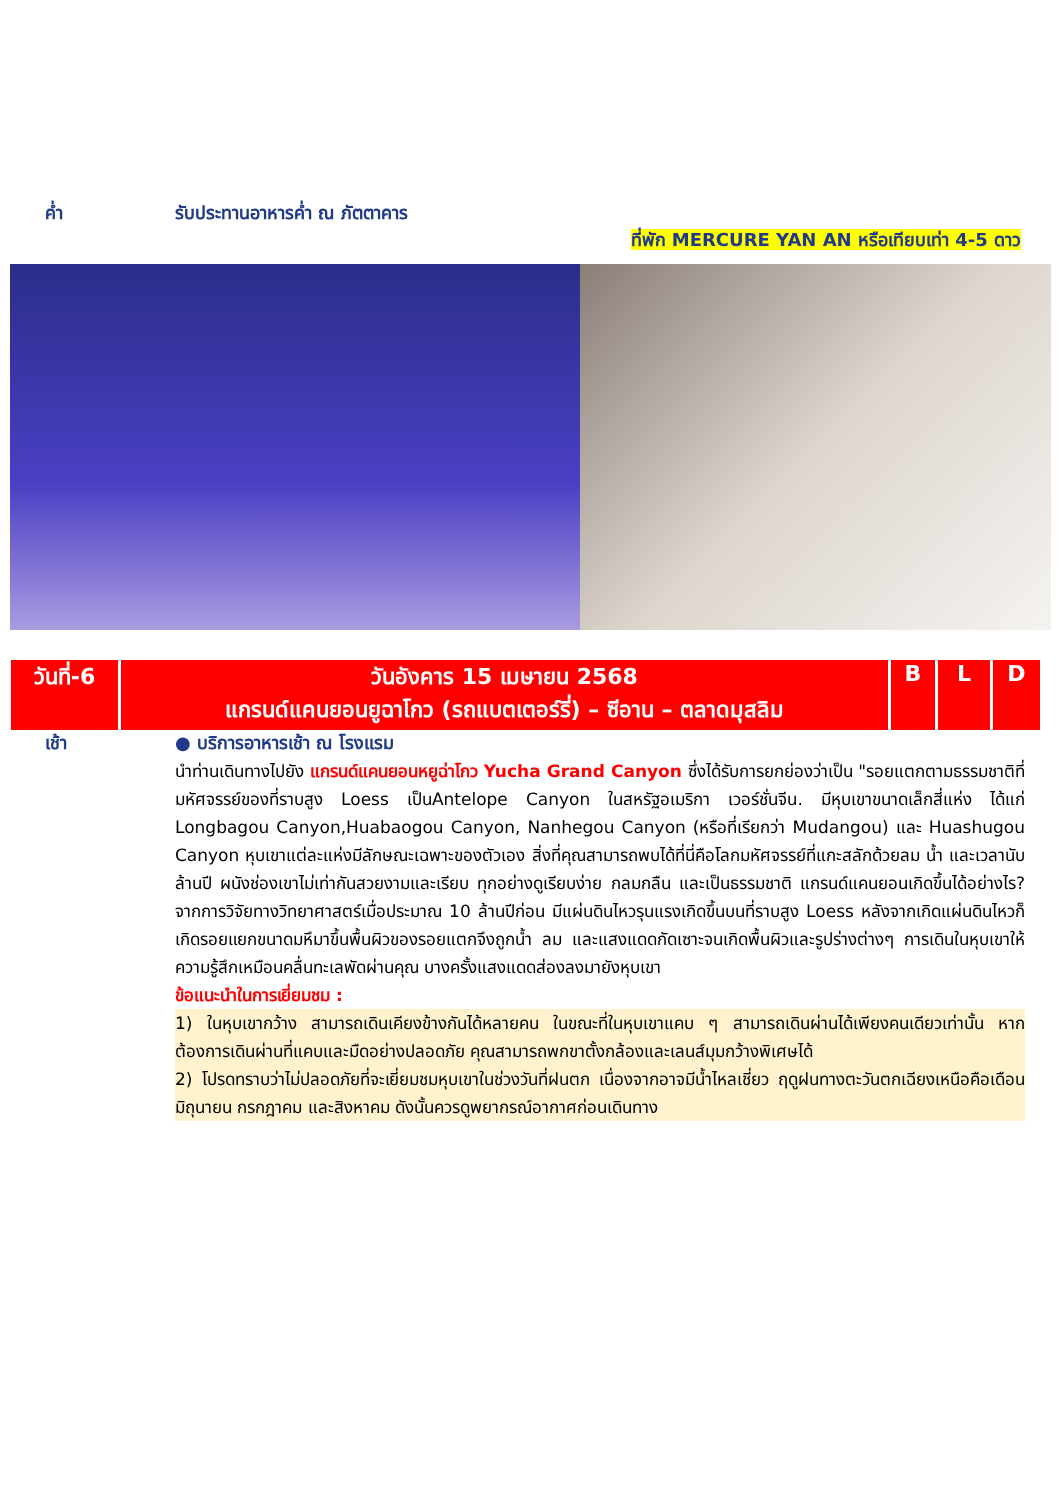ค่ำ รับประทานอาหารค่ำ ณ ภัตตาคาร
ที่พัก MERCURE YAN AN หรือเทียบเท่า 4-5 ดาว
| วันที่-6 | วันอังคาร 15 เมษายน 2568 แกรนด์แคนยอนยูฉาโกว (รถแบตเตอร์รี่) – ซีอาน – ตลาดมุสลิม | B | L | D |
เช้า ● บริการอาหารเช้า ณ โรงแรม
นำท่านเดินทางไปยัง แกรนด์แคนยอนหยูฉ่าโกว Yucha Grand Canyon ซึ่งได้รับการยกย่องว่าเป็น "รอยแตกตามธรรมชาติที่มหัศจรรย์ของที่ราบสูง Loess เป็นAntelope Canyon ในสหรัฐอเมริกา เวอร์ชั่นจีน. มีหุบเขาขนาดเล็กสี่แห่ง ได้แก่ Longbagou Canyon,Huabaogou Canyon, Nanhegou Canyon (หรือที่เรียกว่า Mudangou) และ Huashugou Canyon หุบเขาแต่ละแห่งมีลักษณะเฉพาะของตัวเอง สิ่งที่คุณสามารถพบได้ที่นี่คือโลกมหัศจรรย์ที่แกะสลักด้วยลม น้ำ และเวลานับล้านปี ผนังช่องเขาไม่เท่ากันสวยงามและเรียบ ทุกอย่างดูเรียบง่าย กลมกลืน และเป็นธรรมชาติ แกรนด์แคนยอนเกิดขึ้นได้อย่างไร? จากการวิจัยทางวิทยาศาสตร์เมื่อประมาณ 10 ล้านปีก่อน มีแผ่นดินไหวรุนแรงเกิดขึ้นบนที่ราบสูง Loess หลังจากเกิดแผ่นดินไหวก็เกิดรอยแยกขนาดมหึมาขึ้นพื้นผิวของรอยแตกจึงถูกน้ำ ลม และแสงแดดกัดเซาะจนเกิดพื้นผิวและรูปร่างต่างๆ การเดินในหุบเขาให้ความรู้สึกเหมือนคลื่นทะเลพัดผ่านคุณ บางครั้งแสงแดดส่องลงมายังหุบเขา
ข้อแนะนำในการเยี่ยมชม :
1) ในหุบเขากว้าง สามารถเดินเคียงข้างกันได้หลายคน ในขณะที่ในหุบเขาแคบ ๆ สามารถเดินผ่านได้เพียงคนเดียวเท่านั้น หากต้องการเดินผ่านที่แคบและมืดอย่างปลอดภัย คุณสามารถพกขาตั้งกล้องและเลนส์มุมกว้างพิเศษได้
2) โปรดทราบว่าไม่ปลอดภัยที่จะเยี่ยมชมหุบเขาในช่วงวันที่ฝนตก เนื่องจากอาจมีน้ำไหลเชี่ยว ฤดูฝนทางตะวันตกเฉียงเหนือคือเดือนมิถุนายน กรกฎาคม และสิงหาคม ดังนั้นควรดูพยากรณ์อากาศก่อนเดินทาง